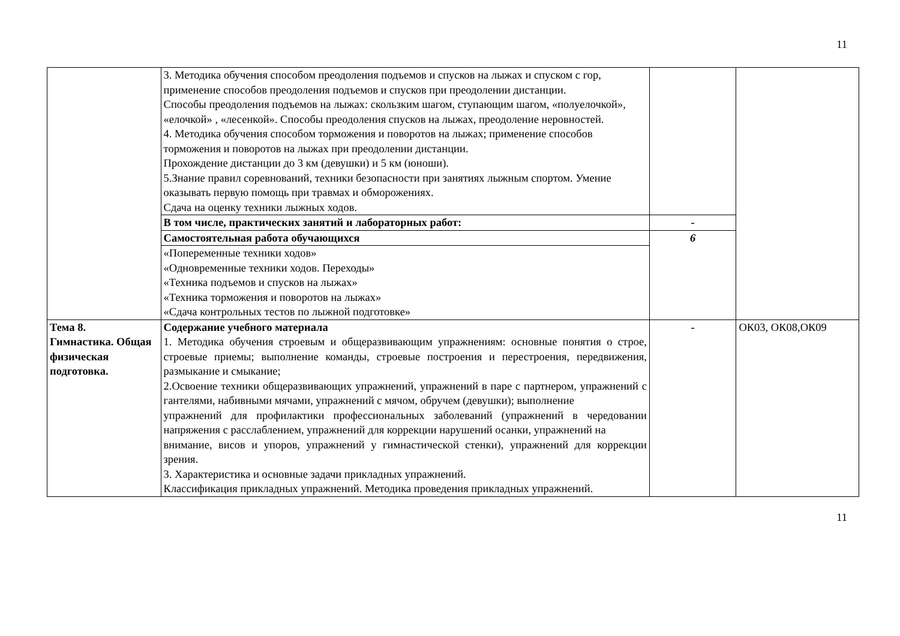11
| | 3. Методика обучения способом преодоления подъемов и спусков на лыжах и спуском с гор, применение способов преодоления подъемов и спусков при преодолении дистанции. Способы преодоления подъемов на лыжах: скользким шагом, ступающим шагом, «полуелочкой», «елочкой» , «лесенкой». Способы преодоления спусков на лыжах, преодоление неровностей. 4. Методика обучения способом торможения и поворотов на лыжах; применение способов торможения и поворотов на лыжах при преодолении дистанции. Прохождение дистанции до 3 км (девушки) и 5 км (юноши). 5.Знание правил соревнований, техники безопасности при занятиях лыжным спортом. Умение оказывать первую помощь при травмах и обморожениях. Сдача на оценку техники лыжных ходов. | | |
| | В том числе, практических занятий и лабораторных работ: | - | |
| | Самостоятельная работа обучающихся | 6 | |
| | «Попеременные техники ходов» «Одновременные техники ходов. Переходы» «Техника подъемов и спусков на лыжах» «Техника торможения и поворотов на лыжах» «Сдача контрольных тестов по лыжной подготовке» | | |
| Тема 8. Гимнастика. Общая физическая подготовка. | Содержание учебного материала 1. Методика обучения строевым и общеразвивающим упражнениям: основные понятия о строе, строевые приемы; выполнение команды, строевые построения и перестроения, передвижения, размыкание и смыкание; 2.Освоение техники общеразвивающих упражнений, упражнений в паре с партнером, упражнений с гантелями, набивными мячами, упражнений с мячом, обручем (девушки); выполнение упражнений для профилактики профессиональных заболеваний (упражнений в чередовании напряжения с расслаблением, упражнений для коррекции нарушений осанки, упражнений на внимание, висов и упоров, упражнений у гимнастической стенки), упражнений для коррекции зрения. 3. Характеристика и основные задачи прикладных упражнений. Классификация прикладных упражнений. Методика проведения прикладных упражнений. | - | ОК03, ОК08,ОК09 |
11